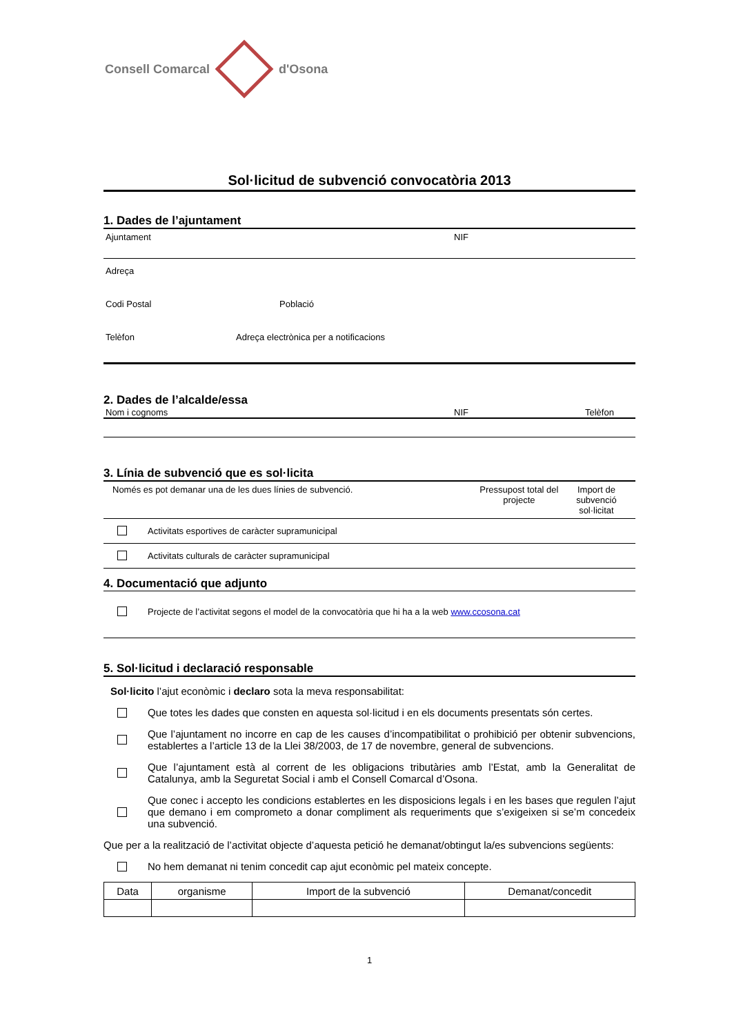Consell Comarcal d'Osona
Sol·licitud de subvenció convocatòria 2013
1. Dades de l’ajuntament
Ajuntament NIF
Adreça
Codi Postal Població
Telèfon Adreça electrònica per a notificacions
2. Dades de l’alcalde/essa
Nom i cognoms NIF Telèfon
3. Línia de subvenció que es sol·licita
Només es pot demanar una de les dues línies de subvenció. Pressupost total del projecte Import de subvenció sol·licitat
Activitats esportives de caràcter supramunicipal
Activitats culturals de caràcter supramunicipal
4. Documentació que adjunto
Projecte de l’activitat segons el model de la convocatòria que hi ha a la web www.ccosona.cat
5. Sol·licitud i declaració responsable
Sol·licito l’ajut econòmic i declaro sota la meva responsabilitat:
Que totes les dades que consten en aquesta sol·licitud i en els documents presentats són certes.
Que l’ajuntament no incorre en cap de les causes d’incompatibilitat o prohibició per obtenir subvencions, establertes a l’article 13 de la Llei 38/2003, de 17 de novembre, general de subvencions.
Que l’ajuntament està al corrent de les obligacions tributàries amb l’Estat, amb la Generalitat de Catalunya, amb la Seguretat Social i amb el Consell Comarcal d’Osona.
Que conec i accepto les condicions establertes en les disposicions legals i en les bases que regulen l’ajut que demano i em comprometo a donar compliment als requeriments que s’exigeixen si se’m concedeix una subvenció.
Que per a la realització de l’activitat objecte d’aquesta petició he demanat/obtingut la/es subvencions següents:
No hem demanat ni tenim concedit cap ajut econòmic pel mateix concepte.
| Data | organisme | Import de la subvenció | Demanat/concedit |
| --- | --- | --- | --- |
1